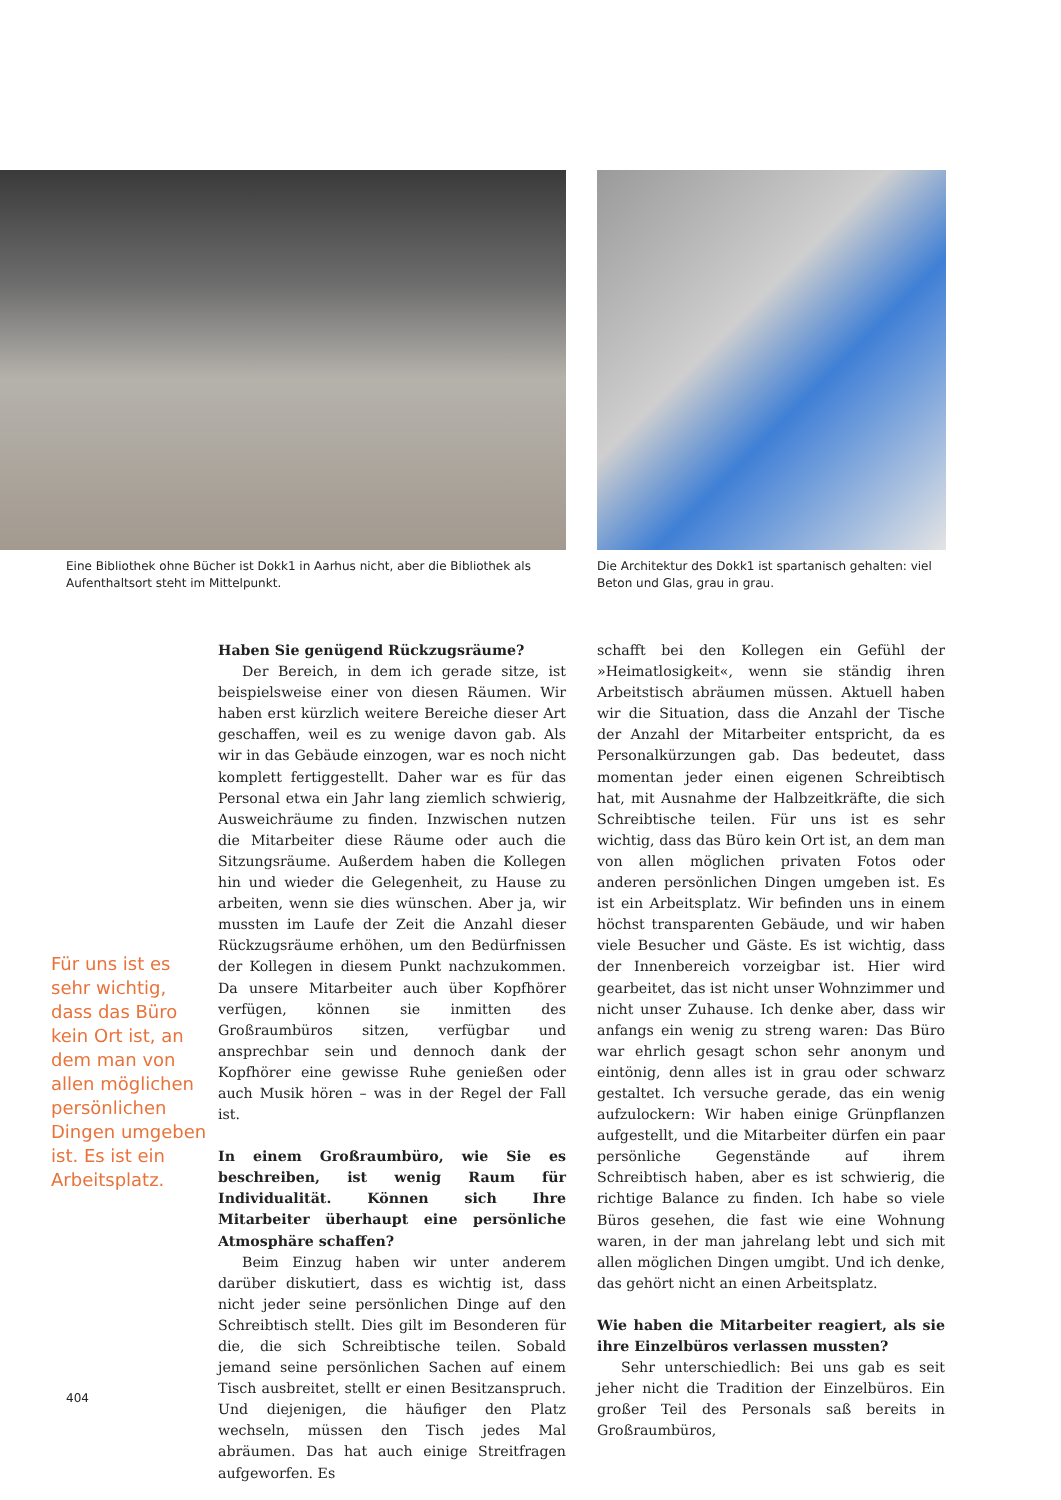Eine Bibliothek ohne Bücher ist Dokk1 in Aarhus nicht, aber die Bibliothek als Aufenthaltsort steht im Mittelpunkt.
Die Architektur des Dokk1 ist spartanisch gehalten: viel Beton und Glas, grau in grau.
Haben Sie genügend Rückzugsräume?
Der Bereich, in dem ich gerade sitze, ist beispielsweise einer von diesen Räumen. Wir haben erst kürzlich weitere Bereiche dieser Art geschaffen, weil es zu wenige davon gab. Als wir in das Gebäude einzogen, war es noch nicht komplett fertiggestellt. Daher war es für das Personal etwa ein Jahr lang ziemlich schwierig, Ausweichräume zu finden. Inzwischen nutzen die Mitarbeiter diese Räume oder auch die Sitzungsräume. Außerdem haben die Kollegen hin und wieder die Gelegenheit, zu Hause zu arbeiten, wenn sie dies wünschen. Aber ja, wir mussten im Laufe der Zeit die Anzahl dieser Rückzugsräume erhöhen, um den Bedürfnissen der Kollegen in diesem Punkt nachzukommen. Da unsere Mitarbeiter auch über Kopfhörer verfügen, können sie inmitten des Großraumbüros sitzen, verfügbar und ansprechbar sein und dennoch dank der Kopfhörer eine gewisse Ruhe genießen oder auch Musik hören – was in der Regel der Fall ist.
In einem Großraumbüro, wie Sie es beschreiben, ist wenig Raum für Individualität. Können sich Ihre Mitarbeiter überhaupt eine persönliche Atmosphäre schaffen?
Beim Einzug haben wir unter anderem darüber diskutiert, dass es wichtig ist, dass nicht jeder seine persönlichen Dinge auf den Schreibtisch stellt. Dies gilt im Besonderen für die, die sich Schreibtische teilen. Sobald jemand seine persönlichen Sachen auf einem Tisch ausbreitet, stellt er einen Besitzanspruch. Und diejenigen, die häufiger den Platz wechseln, müssen den Tisch jedes Mal abräumen. Das hat auch einige Streitfragen aufgeworfen. Es
schafft bei den Kollegen ein Gefühl der »Heimatlosigkeit«, wenn sie ständig ihren Arbeitstisch abräumen müssen. Aktuell haben wir die Situation, dass die Anzahl der Tische der Anzahl der Mitarbeiter entspricht, da es Personalkürzungen gab. Das bedeutet, dass momentan jeder einen eigenen Schreibtisch hat, mit Ausnahme der Halbzeitkräfte, die sich Schreibtische teilen. Für uns ist es sehr wichtig, dass das Büro kein Ort ist, an dem man von allen möglichen privaten Fotos oder anderen persönlichen Dingen umgeben ist. Es ist ein Arbeitsplatz. Wir befinden uns in einem höchst transparenten Gebäude, und wir haben viele Besucher und Gäste. Es ist wichtig, dass der Innenbereich vorzeigbar ist. Hier wird gearbeitet, das ist nicht unser Wohnzimmer und nicht unser Zuhause. Ich denke aber, dass wir anfangs ein wenig zu streng waren: Das Büro war ehrlich gesagt schon sehr anonym und eintönig, denn alles ist in grau oder schwarz gestaltet. Ich versuche gerade, das ein wenig aufzulockern: Wir haben einige Grünpflanzen aufgestellt, und die Mitarbeiter dürfen ein paar persönliche Gegenstände auf ihrem Schreibtisch haben, aber es ist schwierig, die richtige Balance zu finden. Ich habe so viele Büros gesehen, die fast wie eine Wohnung waren, in der man jahrelang lebt und sich mit allen möglichen Dingen umgibt. Und ich denke, das gehört nicht an einen Arbeitsplatz.
Wie haben die Mitarbeiter reagiert, als sie ihre Einzelbüros verlassen mussten?
Sehr unterschiedlich: Bei uns gab es seit jeher nicht die Tradition der Einzelbüros. Ein großer Teil des Personals saß bereits in Großraumbüros,
Für uns ist es sehr wichtig, dass das Büro kein Ort ist, an dem man von allen möglichen persönlichen Dingen umgeben ist. Es ist ein Arbeitsplatz.
404